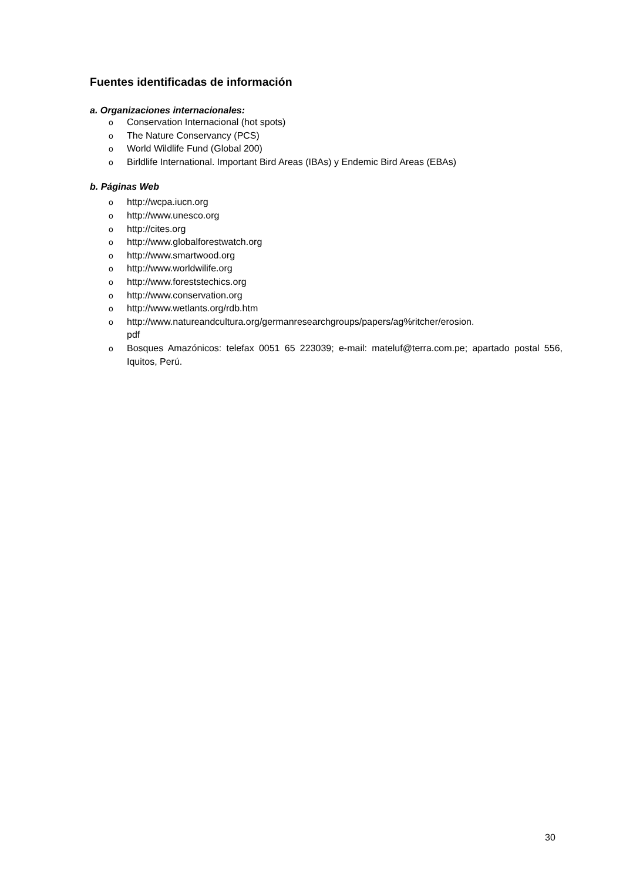Fuentes identificadas de información
a. Organizaciones internacionales:
o Conservation Internacional (hot spots)
o The Nature Conservancy (PCS)
o World Wildlife Fund (Global 200)
o Birldlife International. Important Bird Areas (IBAs) y Endemic Bird Areas (EBAs)
b. Páginas Web
ohttp://wcpa.iucn.org
ohttp://www.unesco.org
ohttp://cites.org
ohttp://www.globalforestwatch.org
ohttp://www.smartwood.org
ohttp://www.worldwilife.org
ohttp://www.foreststechics.org
ohttp://www.conservation.org
ohttp://www.wetlants.org/rdb.htm
ohttp://www.natureandcultura.org/germanresearchgroups/papers/ag%ritcher/erosion.
pdf
o Bosques Amazónicos: telefax 0051 65 223039; e-mail: mateluf@terra.com.pe; apartado postal 556, Iquitos, Perú.
30